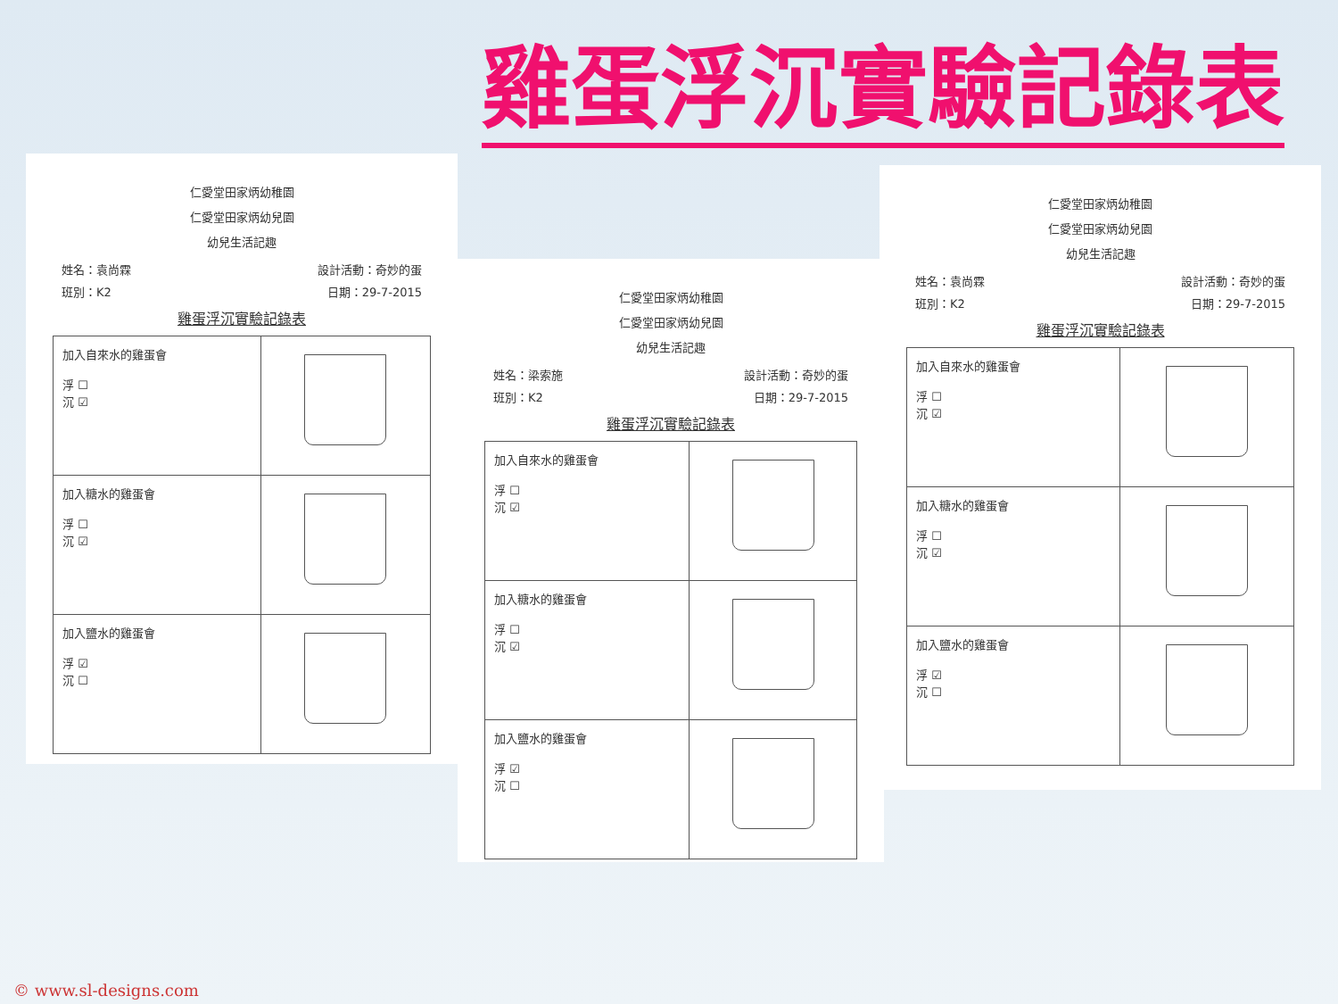雞蛋浮沉實驗記錄表
仁愛堂田家炳幼稚園
仁愛堂田家炳幼兒園
幼兒生活記趣
姓名：袁尚霖 設計活動：奇妙的蛋
班別：K2 日期：29-7-2015
雞蛋浮沉實驗記錄表
| 加入自來水的雞蛋會 浮 ☐ 沉 ☑ | |
| 加入糖水的雞蛋會 浮 ☐ 沉 ☑ | |
| 加入鹽水的雞蛋會 浮 ☑ 沉 ☐ | |
仁愛堂田家炳幼稚園
仁愛堂田家炳幼兒園
幼兒生活記趣
姓名：梁索施 設計活動：奇妙的蛋
班別：K2 日期：29-7-2015
雞蛋浮沉實驗記錄表
| 加入自來水的雞蛋會 浮 ☐ 沉 ☑ | |
| 加入糖水的雞蛋會 浮 ☐ 沉 ☑ | |
| 加入鹽水的雞蛋會 浮 ☑ 沉 ☐ | |
仁愛堂田家炳幼稚園
仁愛堂田家炳幼兒園
幼兒生活記趣
姓名：袁尚霖 設計活動：奇妙的蛋
班別：K2 日期：29-7-2015
雞蛋浮沉實驗記錄表
| 加入自來水的雞蛋會 浮 ☐ 沉 ☑ | |
| 加入糖水的雞蛋會 浮 ☐ 沉 ☑ | |
| 加入鹽水的雞蛋會 浮 ☑ 沉 ☐ | |
© www.sl-designs.com